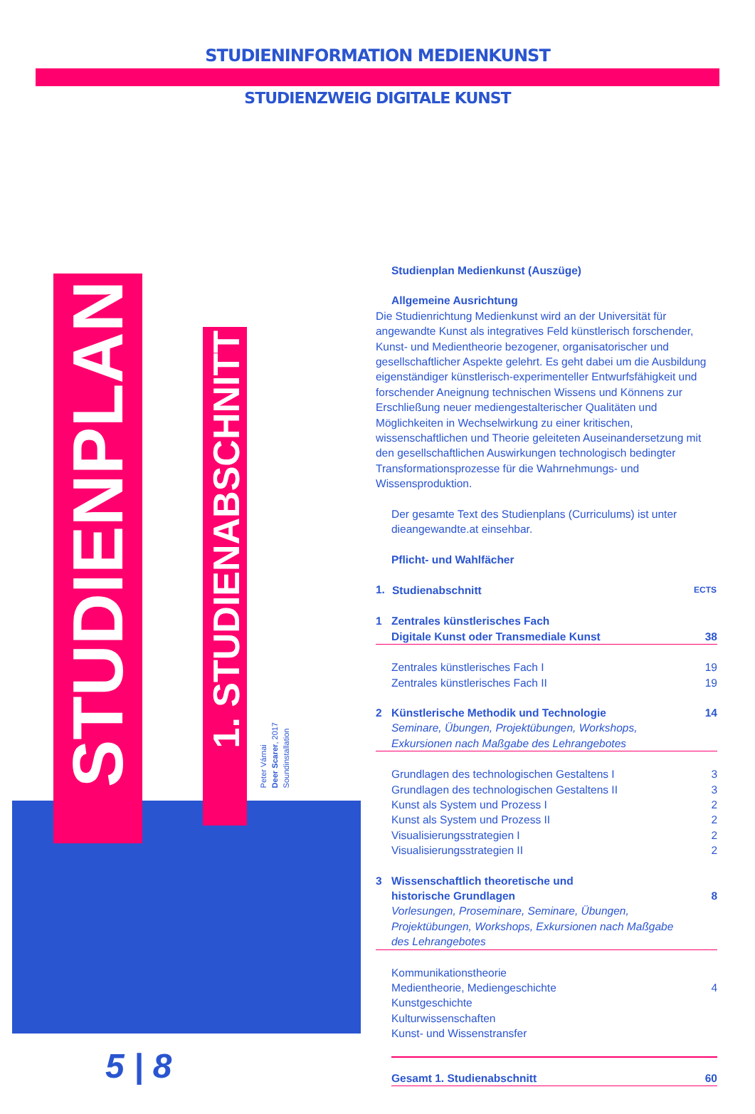STUDIENINFORMATION MEDIENKUNST
STUDIENZWEIG DIGITALE KUNST
STUDIENPLAN
1. STUDIENABSCHNITT
Peter Várnai
Deer Scarer, 2017
Soundinstallation
5 | 8
Studienplan Medienkunst (Auszüge)
Allgemeine Ausrichtung
Die Studienrichtung Medienkunst wird an der Universität für angewandte Kunst als integratives Feld künstlerisch forschender, Kunst- und Medientheorie bezogener, organisatorischer und gesellschaftlicher Aspekte gelehrt. Es geht dabei um die Ausbildung eigenständiger künstlerisch-experimenteller Entwurfsfähigkeit und forschender Aneignung technischen Wissens und Könnens zur Erschließung neuer mediengestalterischer Qualitäten und Möglichkeiten in Wechselwirkung zu einer kritischen, wissenschaftlichen und Theorie geleiteten Auseinandersetzung mit den gesellschaftlichen Auswirkungen technologisch bedingter Transformationsprozesse für die Wahrnehmungs- und Wissensproduktion.
Der gesamte Text des Studienplans (Curriculums) ist unter dieangewandte.at einsehbar.
Pflicht- und Wahlfächer
| 1. | Studienabschnitt | ECTS |
| 1 | Zentrales künstlerisches Fach Digitale Kunst oder Transmediale Kunst | 38 |
| | Zentrales künstlerisches Fach I | 19 |
| | Zentrales künstlerisches Fach II | 19 |
| 2 | Künstlerische Methodik und Technologie Seminare, Übungen, Projektübungen, Workshops, Exkursionen nach Maßgabe des Lehrangebotes | 14 |
| | Grundlagen des technologischen Gestaltens I | 3 |
| | Grundlagen des technologischen Gestaltens II | 3 |
| | Kunst als System und Prozess I | 2 |
| | Kunst als System und Prozess II | 2 |
| | Visualisierungsstrategien I | 2 |
| | Visualisierungsstrategien II | 2 |
| 3 | Wissenschaftlich theoretische und historische Grundlagen Vorlesungen, Proseminare, Seminare, Übungen, Projektübungen, Workshops, Exkursionen nach Maßgabe des Lehrangebotes | 8 |
| | Kommunikationstheorie Medientheorie, Mediengeschichte Kunstgeschichte Kulturwissenschaften Kunst- und Wissenstransfer | 4 |
| | Gesamt 1. Studienabschnitt | 60 |